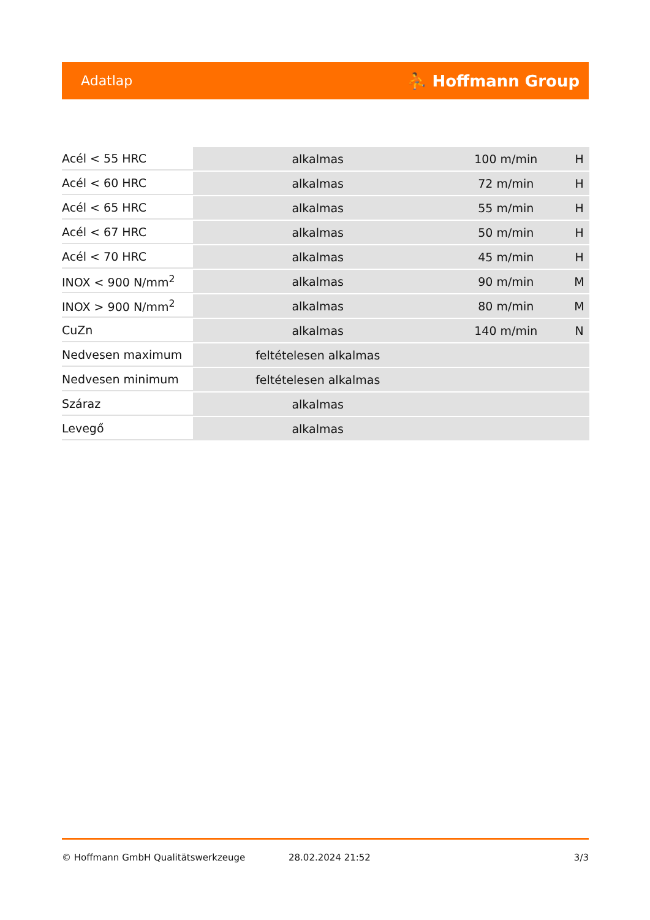Adatlap ⛹ Hoffmann Group
| Acél < 55 HRC | alkalmas | 100 m/min | H |
| Acél < 60 HRC | alkalmas | 72 m/min | H |
| Acél < 65 HRC | alkalmas | 55 m/min | H |
| Acél < 67 HRC | alkalmas | 50 m/min | H |
| Acél < 70 HRC | alkalmas | 45 m/min | H |
| INOX < 900 N/mm<sup>2</sup> | alkalmas | 90 m/min | M |
| INOX > 900 N/mm<sup>2</sup> | alkalmas | 80 m/min | M |
| CuZn | alkalmas | 140 m/min | N |
| Nedvesen maximum | feltételesen alkalmas | | |
| Nedvesen minimum | feltételesen alkalmas | | |
| Száraz | alkalmas | | |
| Levegő | alkalmas | | |
© Hoffmann GmbH Qualitätswerkzeuge 28.02.2024 21:52 3/3